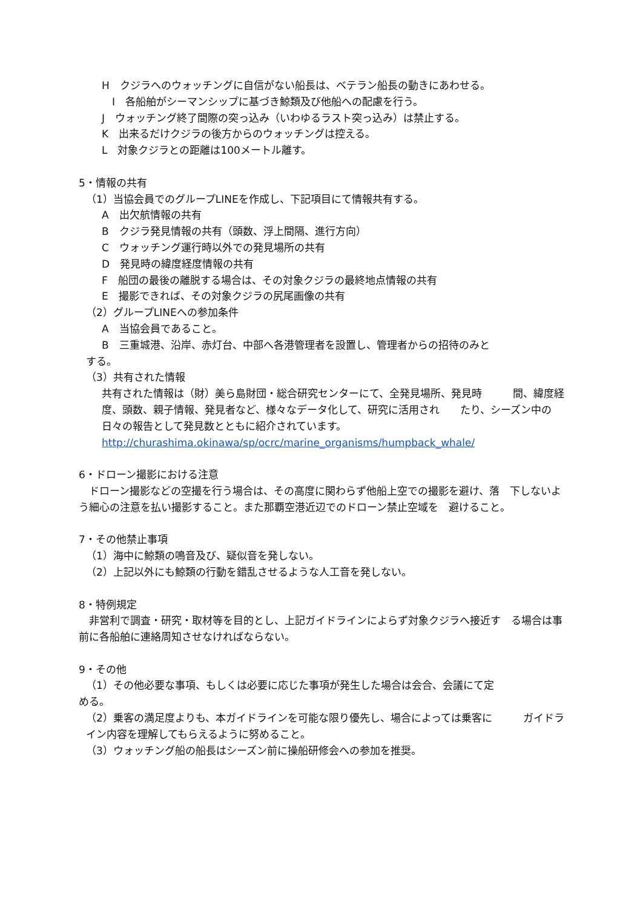H　クジラへのウォッチングに自信がない船長は、ベテラン船長の動きにあわせる。
　I　各船舶がシーマンシップに基づき鯨類及び他船への配慮を行う。
J　ウォッチング終了間際の突っ込み（いわゆるラスト突っ込み）は禁止する。
K　出来るだけクジラの後方からのウォッチングは控える。
L　対象クジラとの距離は100メートル離す。
5・情報の共有
（1）当協会員でのグループLINEを作成し、下記項目にて情報共有する。
A　出欠航情報の共有
B　クジラ発見情報の共有（頭数、浮上間隔、進行方向）
C　ウォッチング運行時以外での発見場所の共有
D　発見時の緯度経度情報の共有
F　船団の最後の離脱する場合は、その対象クジラの最終地点情報の共有
E　撮影できれば、その対象クジラの尻尾画像の共有
（2）グループLINEへの参加条件
A　当協会員であること。
B　三重城港、沿岸、赤灯台、中部へ各港管理者を設置し、管理者からの招待のみと
する。
（3）共有された情報
共有された情報は（財）美ら島財団・総合研究センターにて、全発見場所、発見時　　　間、緯度経度、頭数、親子情報、発見者など、様々なデータ化して、研究に活用され　　たり、シーズン中の日々の報告として発見数とともに紹介されています。
http://churashima.okinawa/sp/ocrc/marine_organisms/humpback_whale/
6・ドローン撮影における注意
　ドローン撮影などの空撮を行う場合は、その高度に関わらず他船上空での撮影を避け、落　下しないよう細心の注意を払い撮影すること。また那覇空港近辺でのドローン禁止空域を　避けること。
7・その他禁止事項
（1）海中に鯨類の鳴音及び、疑似音を発しない。
（2）上記以外にも鯨類の行動を錯乱させるような人工音を発しない。
8・特例規定
　非営利で調査・研究・取材等を目的とし、上記ガイドラインによらず対象クジラへ接近す　る場合は事前に各船舶に連絡周知させなければならない。
9・その他
（1）その他必要な事項、もしくは必要に応じた事項が発生した場合は会合、会議にて定
める。
（2）乗客の満足度よりも、本ガイドラインを可能な限り優先し、場合によっては乗客に　　　ガイドライン内容を理解してもらえるように努めること。
（3）ウォッチング船の船長はシーズン前に操船研修会への参加を推奨。